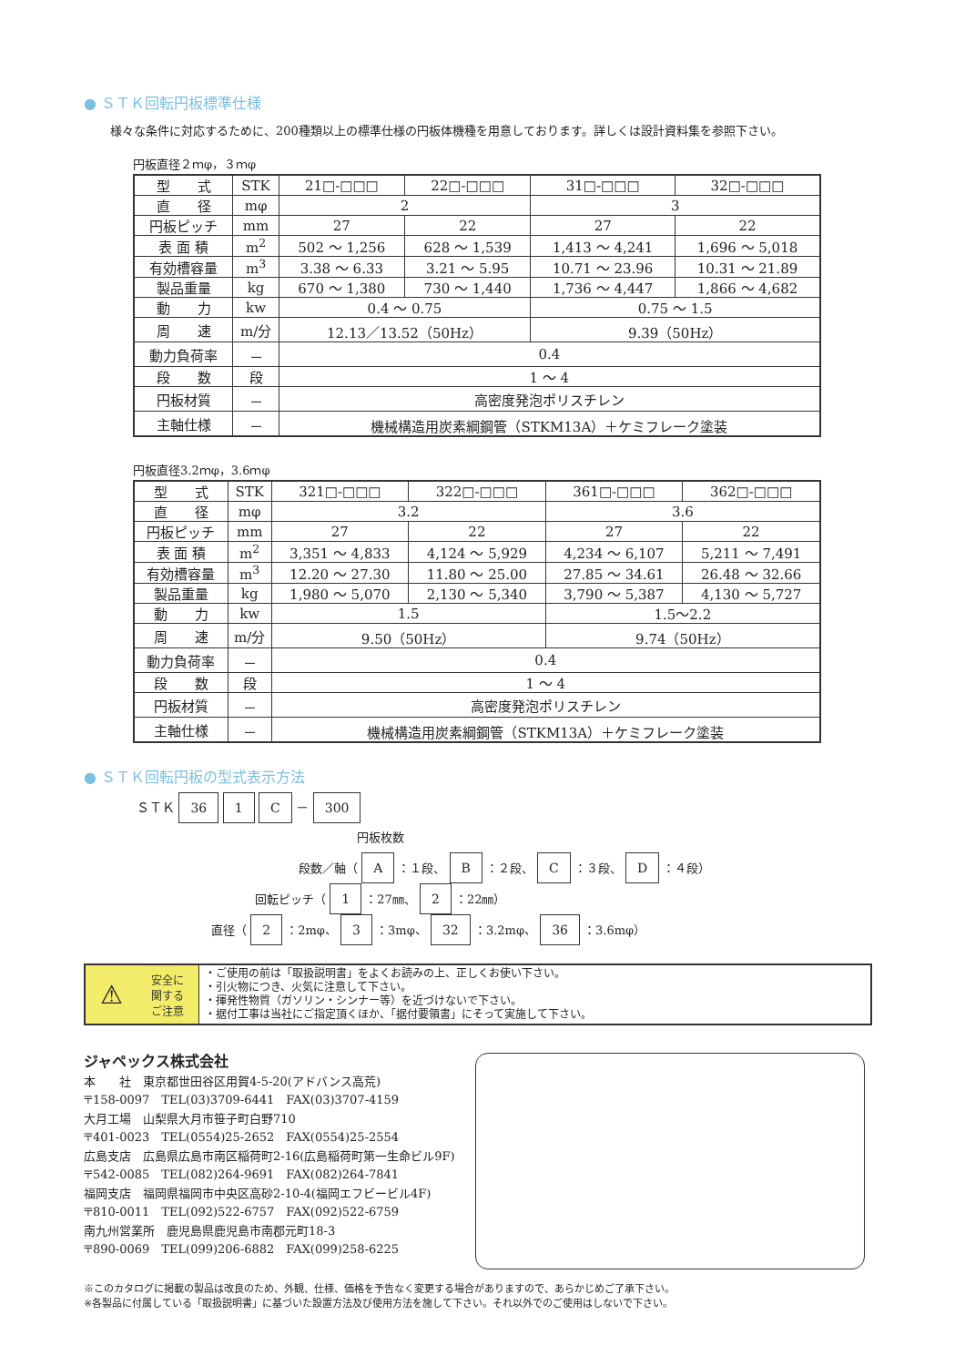● ＳＴＫ回転円板標準仕様
　様々な条件に対応するために、200種類以上の標準仕様の円板体機種を用意しております。詳しくは設計資料集を参照下さい。
円板直径２ｍφ，３ｍφ
| 型 式 | STK | 21□-□□□ | 22□-□□□ | 31□-□□□ | 32□-□□□ |
| 直 径 | mφ | 2 | | 3 | |
| 円板ピッチ | mm | 27 | 22 | 27 | 22 |
| 表 面 積 | m<sup>2</sup> | 502 ～ 1,256 | 628 ～ 1,539 | 1,413 ～ 4,241 | 1,696 ～ 5,018 |
| 有効槽容量 | m<sup>3</sup> | 3.38 ～ 6.33 | 3.21 ～ 5.95 | 10.71 ～ 23.96 | 10.31 ～ 21.89 |
| 製品重量 | kg | 670 ～ 1,380 | 730 ～ 1,440 | 1,736 ～ 4,447 | 1,866 ～ 4,682 |
| 動 力 | kw | 0.4 ～ 0.75 | | 0.75 ～ 1.5 | |
| 周 速 | m/分 | 12.13／13.52（50Hz） | | 9.39（50Hz） | |
| 動力負荷率 | － | 0.4 | | | |
| 段 数 | 段 | 1 ～ 4 | | | |
| 円板材質 | － | 高密度発泡ポリスチレン | | | |
| 主軸仕様 | － | 機械構造用炭素綱鋼管（STKM13A）＋ケミフレーク塗装 | | | |
円板直径3.2ｍφ，3.6ｍφ
| 型 式 | STK | 321□-□□□ | 322□-□□□ | 361□-□□□ | 362□-□□□ |
| 直 径 | mφ | 3.2 | | 3.6 | |
| 円板ピッチ | mm | 27 | 22 | 27 | 22 |
| 表 面 積 | m<sup>2</sup> | 3,351 ～ 4,833 | 4,124 ～ 5,929 | 4,234 ～ 6,107 | 5,211 ～ 7,491 |
| 有効槽容量 | m<sup>3</sup> | 12.20 ～ 27.30 | 11.80 ～ 25.00 | 27.85 ～ 34.61 | 26.48 ～ 32.66 |
| 製品重量 | kg | 1,980 ～ 5,070 | 2,130 ～ 5,340 | 3,790 ～ 5,387 | 4,130 ～ 5,727 |
| 動 力 | kw | 1.5 | | 1.5～2.2 | |
| 周 速 | m/分 | 9.50（50Hz） | | 9.74（50Hz） | |
| 動力負荷率 | － | 0.4 | | | |
| 段 数 | 段 | 1 ～ 4 | | | |
| 円板材質 | － | 高密度発泡ポリスチレン | | | |
| 主軸仕様 | － | 機械構造用炭素綱鋼管（STKM13A）＋ケミフレーク塗装 | | | |
● ＳＴＫ回転円板の型式表示方法
ＳＴＫ 36 1 C － 300
円板枚数
段数／軸（ A ：１段、 B ：２段、 C ：３段、 D ：４段）
回転ピッチ（ 1 ：27㎜、 2 ：22㎜）
直径（ 2 ：2mφ、 3 ：3mφ、 32 ：3.2mφ、 36 ：3.6mφ）
⚠ 安全に
関する
ご注意
・ご使用の前は「取扱説明書」をよくお読みの上、正しくお使い下さい。
・引火物につき、火気に注意して下さい。
・揮発性物質（ガソリン・シンナー等）を近づけないで下さい。
・据付工事は当社にご指定頂くほか、「据付要領書」にそって実施して下さい。
ジャペックス株式会社
本　　社　東京都世田谷区用賀4-5-20(アドバンス高荒)
〒158-0097　TEL(03)3709-6441　FAX(03)3707-4159
大月工場　山梨県大月市笹子町白野710
〒401-0023　TEL(0554)25-2652　FAX(0554)25-2554
広島支店　広島県広島市南区稲荷町2-16(広島稲荷町第一生命ビル9F)
〒542-0085　TEL(082)264-9691　FAX(082)264-7841
福岡支店　福岡県福岡市中央区高砂2-10-4(福岡エフビービル4F)
〒810-0011　TEL(092)522-6757　FAX(092)522-6759
南九州営業所　鹿児島県鹿児島市南郡元町18-3
〒890-0069　TEL(099)206-6882　FAX(099)258-6225
※このカタログに掲載の製品は改良のため、外観、仕様、価格を予告なく変更する場合がありますので、あらかじめご了承下さい。
※各製品に付属している「取扱説明書」に基づいた設置方法及び使用方法を施して下さい。それ以外でのご使用はしないで下さい。